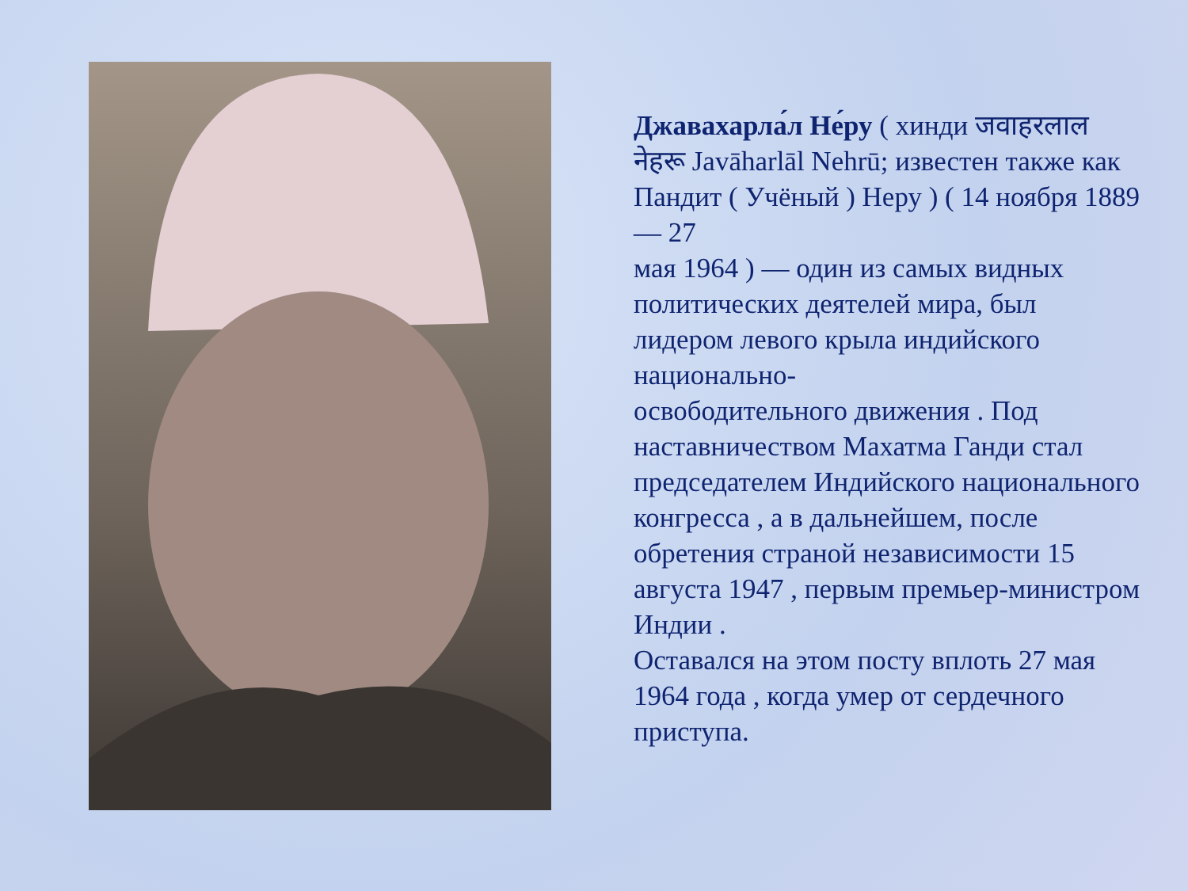Джавахарла́л Не́ру ( хинди जवाहरलाल नेहरू Javāharlāl Nehrū; известен также как Пандит ( Учёный ) Неру ) ( 14 ноября 1889 — 27
мая 1964 ) — один из самых видных политических деятелей мира, был лидером левого крыла индийского национально-
освободительного движения . Под наставничеством Махатма Ганди стал председателем Индийского национального
конгресса , а в дальнейшем, после обретения страной независимости 15 августа 1947 , первым премьер-министром Индии .
Оставался на этом посту вплоть 27 мая 1964 года , когда умер от сердечного приступа.